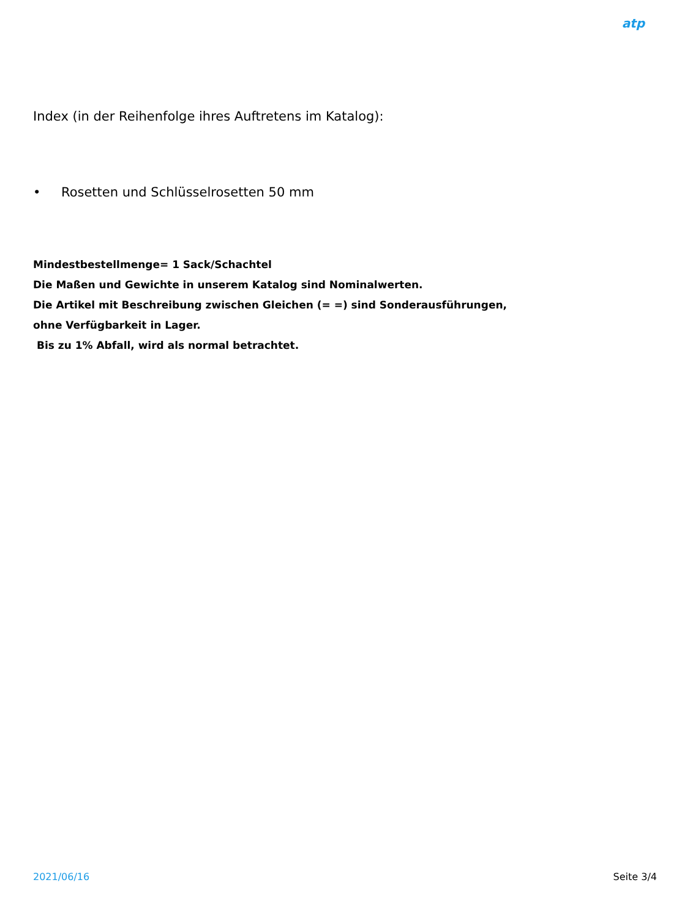atp
Index (in der Reihenfolge ihres Auftretens im Katalog):
• Rosetten und Schlüsselrosetten 50 mm
Mindestbestellmenge= 1 Sack/Schachtel
Die Maßen und Gewichte in unserem Katalog sind Nominalwerten.
Die Artikel mit Beschreibung zwischen Gleichen (= =) sind Sonderausführungen,
ohne Verfügbarkeit in Lager.
Bis zu 1% Abfall, wird als normal betrachtet.
2021/06/16 Seite 3/4